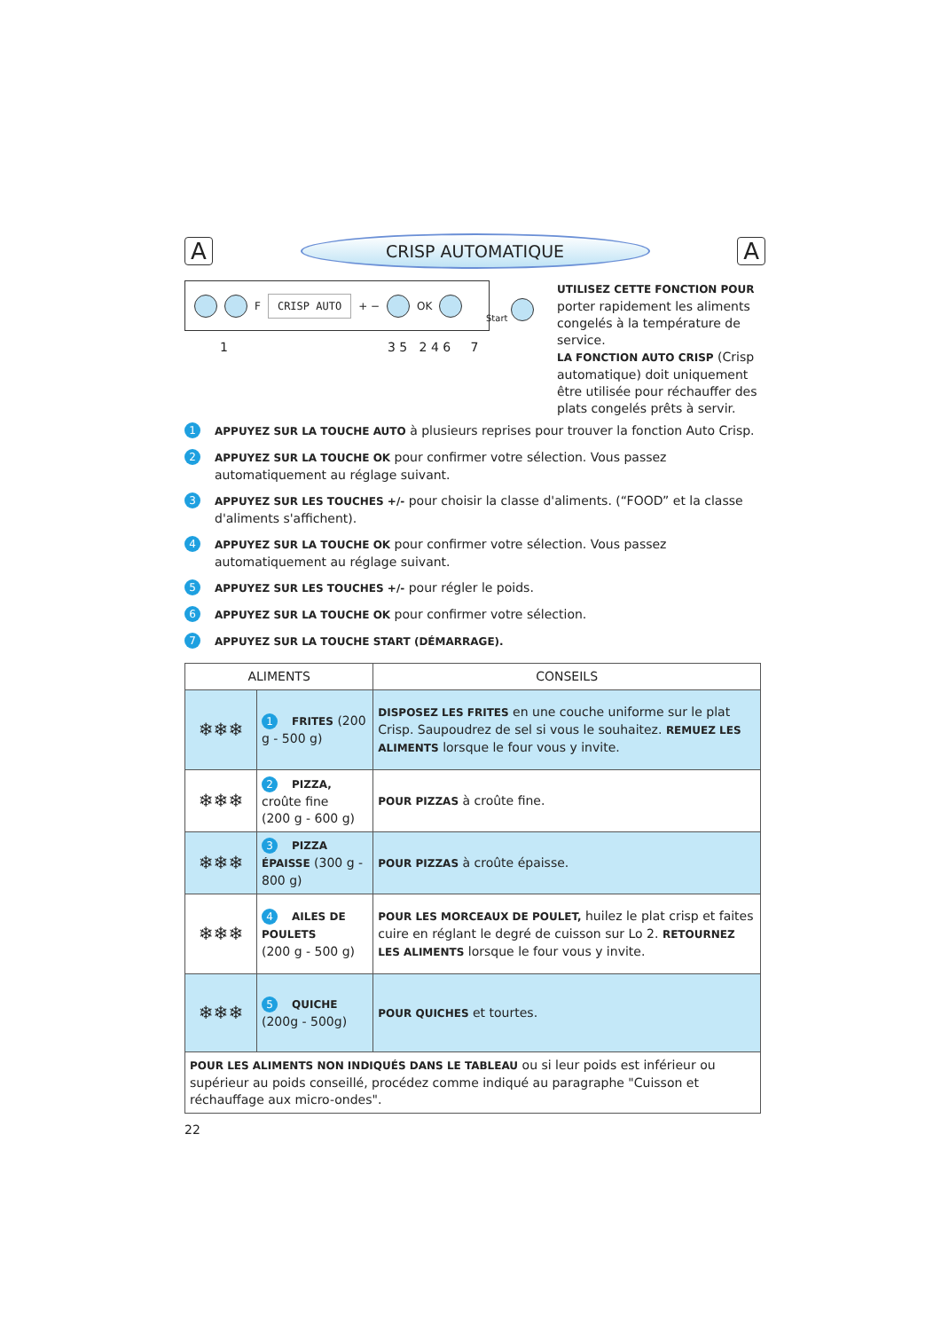A
CRISP AUTOMATIQUE
A
F CRISP AUTO + − OK
Start
1 3 5 2 4 6 7
UTILISEZ CETTE FONCTION POUR porter rapidement les aliments congelés à la température de service.
LA FONCTION AUTO CRISP (Crisp automatique) doit uniquement être utilisée pour réchauffer des plats congelés prêts à servir.
1 APPUYEZ SUR LA TOUCHE AUTO à plusieurs reprises pour trouver la fonction Auto Crisp.
2 APPUYEZ SUR LA TOUCHE OK pour confirmer votre sélection. Vous passez automatiquement au réglage suivant.
3 APPUYEZ SUR LES TOUCHES +/- pour choisir la classe d'aliments. (“FOOD” et la classe d'aliments s'affichent).
4 APPUYEZ SUR LA TOUCHE OK pour confirmer votre sélection. Vous passez automatiquement au réglage suivant.
5 APPUYEZ SUR LES TOUCHES +/- pour régler le poids.
6 APPUYEZ SUR LA TOUCHE OK pour confirmer votre sélection.
7 APPUYEZ SUR LA TOUCHE START (DÉMARRAGE).
| ALIMENTS | | CONSEILS |
| --- | --- | --- |
| ❄❄❄ | 1 FRITES (200 g - 500 g) | DISPOSEZ LES FRITES en une couche uniforme sur le plat Crisp. Saupoudrez de sel si vous le souhaitez. REMUEZ LES ALIMENTS lorsque le four vous y invite. |
| ❄❄❄ | 2 PIZZA, croûte fine (200 g - 600 g) | POUR PIZZAS à croûte fine. |
| ❄❄❄ | 3 PIZZA ÉPAISSE (300 g - 800 g) | POUR PIZZAS à croûte épaisse. |
| ❄❄❄ | 4 AILES DE POULETS (200 g - 500 g) | POUR LES MORCEAUX DE POULET, huilez le plat crisp et faites cuire en réglant le degré de cuisson sur Lo 2. RETOURNEZ LES ALIMENTS lorsque le four vous y invite. |
| ❄❄❄ | 5 QUICHE (200g - 500g) | POUR QUICHES et tourtes. |
| POUR LES ALIMENTS NON INDIQUÉS DANS LE TABLEAU ou si leur poids est inférieur ou supérieur au poids conseillé, procédez comme indiqué au paragraphe "Cuisson et réchauffage aux micro-ondes". | | |
22